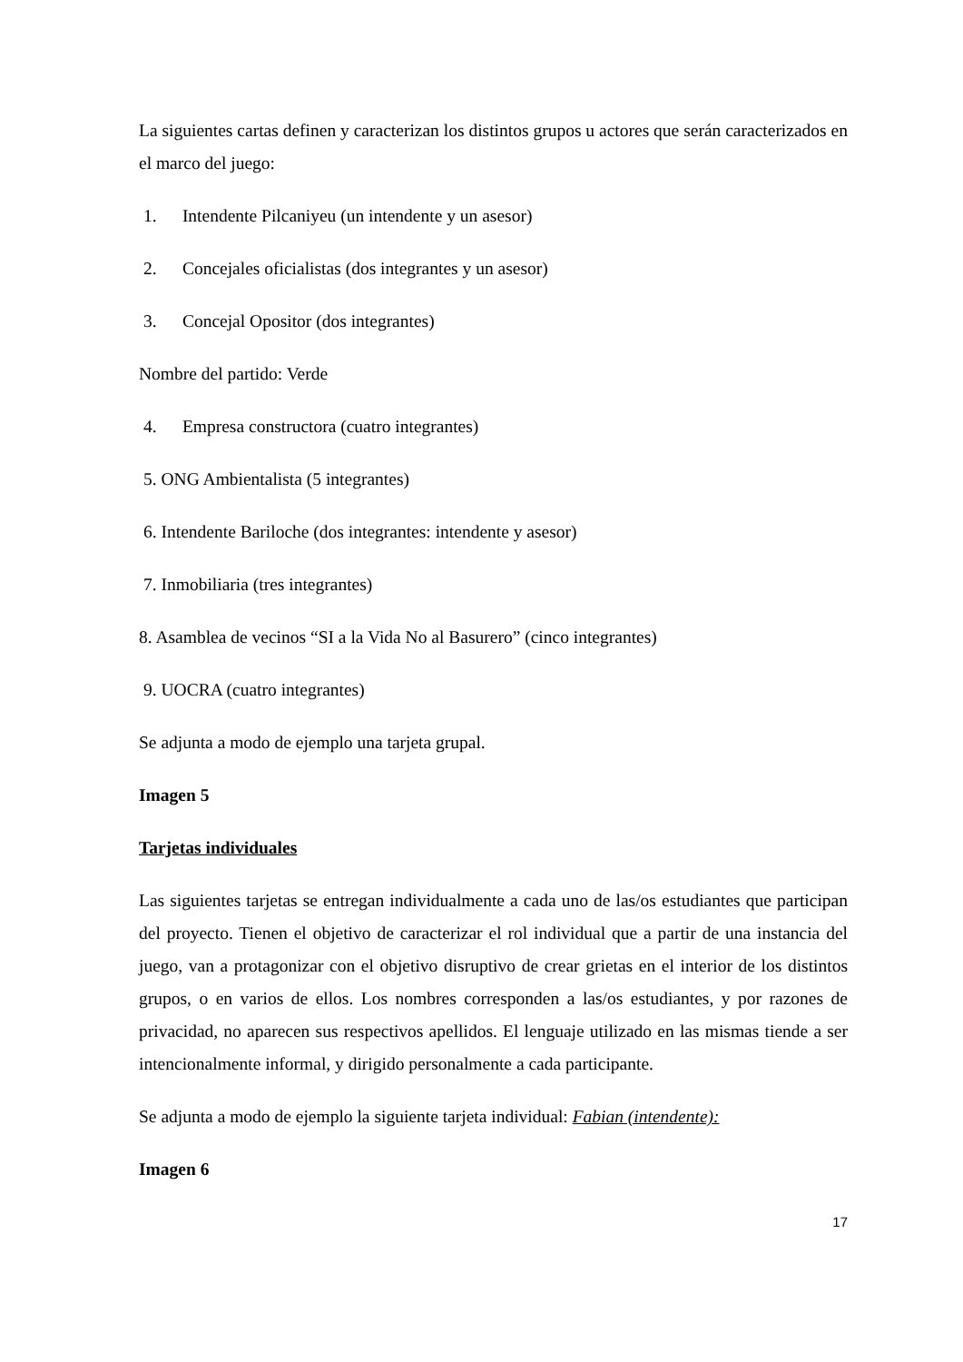La siguientes cartas definen y caracterizan los distintos grupos u actores que serán caracterizados en el marco del juego:
1. Intendente Pilcaniyeu (un intendente y un asesor)
2. Concejales oficialistas (dos integrantes y un asesor)
3. Concejal Opositor (dos integrantes)
Nombre del partido: Verde
4. Empresa constructora (cuatro integrantes)
5. ONG Ambientalista (5 integrantes)
6. Intendente Bariloche (dos integrantes: intendente y asesor)
7. Inmobiliaria (tres integrantes)
8. Asamblea de vecinos “SI a la Vida No al Basurero” (cinco integrantes)
9. UOCRA (cuatro integrantes)
Se adjunta a modo de ejemplo una tarjeta grupal.
Imagen 5
Tarjetas individuales
Las siguientes tarjetas se entregan individualmente a cada uno de las/os estudiantes que participan del proyecto. Tienen el objetivo de caracterizar el rol individual que a partir de una instancia del juego, van a protagonizar con el objetivo disruptivo de crear grietas en el interior de los distintos grupos, o en varios de ellos. Los nombres corresponden a las/os estudiantes, y por razones de privacidad, no aparecen sus respectivos apellidos. El lenguaje utilizado en las mismas tiende a ser intencionalmente informal, y dirigido personalmente a cada participante.
Se adjunta a modo de ejemplo la siguiente tarjeta individual: Fabian (intendente):
Imagen 6
17